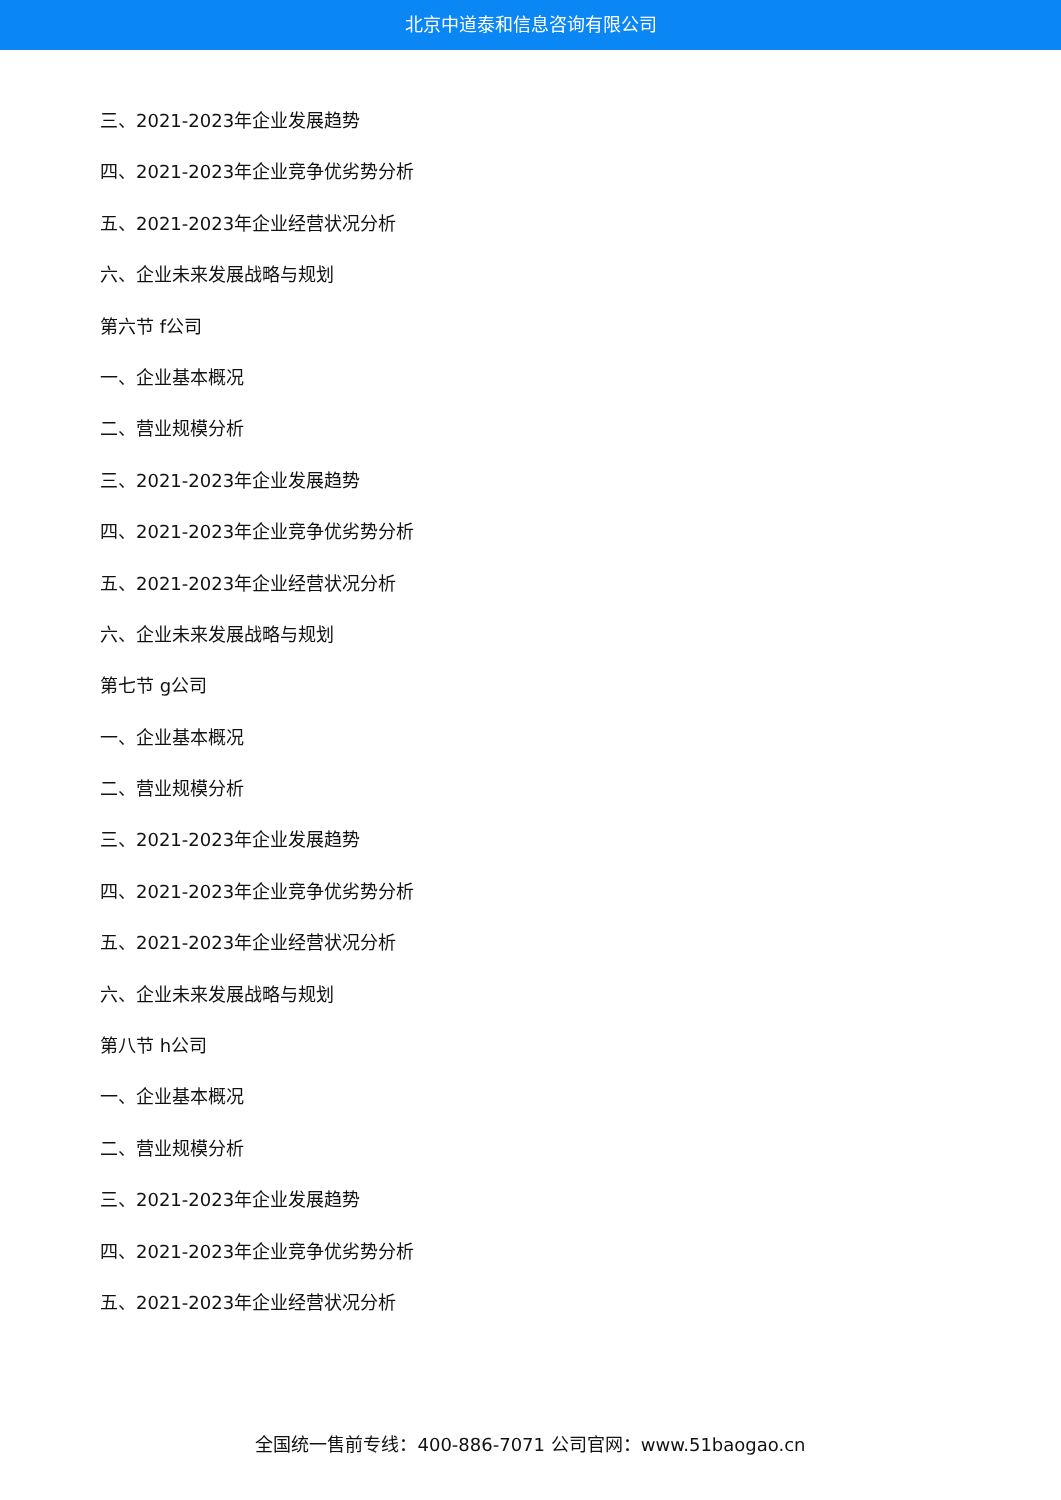北京中道泰和信息咨询有限公司
三、2021-2023年企业发展趋势
四、2021-2023年企业竞争优劣势分析
五、2021-2023年企业经营状况分析
六、企业未来发展战略与规划
第六节 f公司
一、企业基本概况
二、营业规模分析
三、2021-2023年企业发展趋势
四、2021-2023年企业竞争优劣势分析
五、2021-2023年企业经营状况分析
六、企业未来发展战略与规划
第七节 g公司
一、企业基本概况
二、营业规模分析
三、2021-2023年企业发展趋势
四、2021-2023年企业竞争优劣势分析
五、2021-2023年企业经营状况分析
六、企业未来发展战略与规划
第八节 h公司
一、企业基本概况
二、营业规模分析
三、2021-2023年企业发展趋势
四、2021-2023年企业竞争优劣势分析
五、2021-2023年企业经营状况分析
全国统一售前专线：400-886-7071 公司官网：www.51baogao.cn